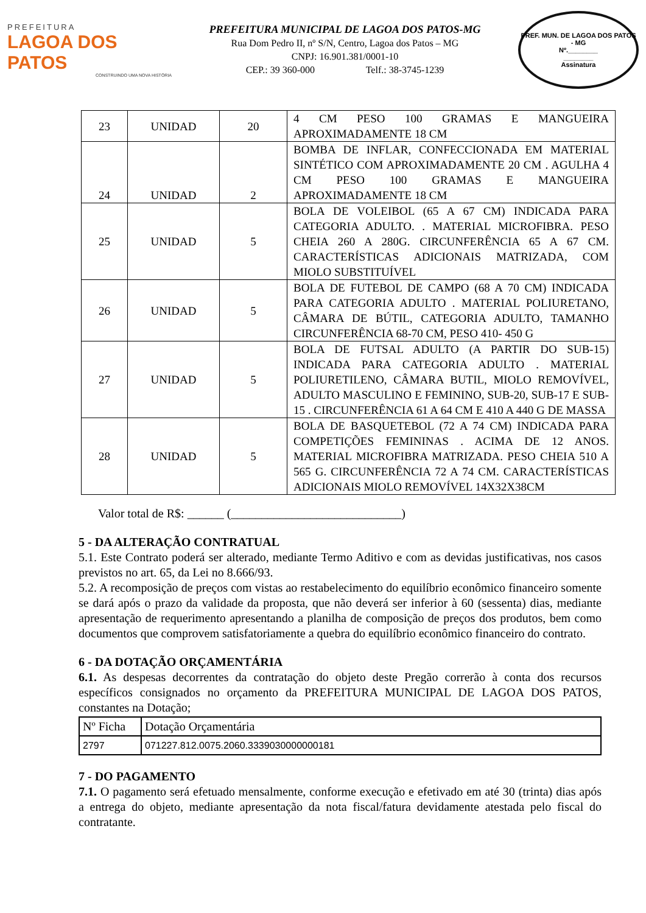PREFEITURA
LAGOA DOS PATOS
CONSTRUINDO UMA NOVA HISTÓRIA
PREFEITURA MUNICIPAL DE LAGOA DOS PATOS-MG
Rua Dom Pedro II, nº S/N, Centro, Lagoa dos Patos – MG
CNPJ: 16.901.381/0001-10
CEP.: 39 360-000 Telf.: 38-3745-1239
PREF. MUN. DE LAGOA DOS PATOS - MG
Nº.________
________
Assinatura
| 23 | UNIDAD | 20 | 4 CM PESO 100 GRAMAS E MANGUEIRA APROXIMADAMENTE 18 CM |
| 24 | UNIDAD | 2 | BOMBA DE INFLAR, CONFECCIONADA EM MATERIAL SINTÉTICO COM APROXIMADAMENTE 20 CM . AGULHA 4 CM PESO 100 GRAMAS E MANGUEIRA APROXIMADAMENTE 18 CM |
| 25 | UNIDAD | 5 | BOLA DE VOLEIBOL (65 A 67 CM) INDICADA PARA CATEGORIA ADULTO. . MATERIAL MICROFIBRA. PESO CHEIA 260 A 280G. CIRCUNFERÊNCIA 65 A 67 CM. CARACTERÍSTICAS ADICIONAIS MATRIZADA, COM MIOLO SUBSTITUÍVEL |
| 26 | UNIDAD | 5 | BOLA DE FUTEBOL DE CAMPO (68 A 70 CM) INDICADA PARA CATEGORIA ADULTO . MATERIAL POLIURETANO, CÂMARA DE BÚTIL, CATEGORIA ADULTO, TAMANHO CIRCUNFERÊNCIA 68-70 CM, PESO 410- 450 G |
| 27 | UNIDAD | 5 | BOLA DE FUTSAL ADULTO (A PARTIR DO SUB-15) INDICADA PARA CATEGORIA ADULTO . MATERIAL POLIURETILENO, CÂMARA BUTIL, MIOLO REMOVÍVEL, ADULTO MASCULINO E FEMININO, SUB-20, SUB-17 E SUB-15 . CIRCUNFERÊNCIA 61 A 64 CM E 410 A 440 G DE MASSA |
| 28 | UNIDAD | 5 | BOLA DE BASQUETEBOL (72 A 74 CM) INDICADA PARA COMPETIÇÕES FEMININAS . ACIMA DE 12 ANOS. MATERIAL MICROFIBRA MATRIZADA. PESO CHEIA 510 A 565 G. CIRCUNFERÊNCIA 72 A 74 CM. CARACTERÍSTICAS ADICIONAIS MIOLO REMOVÍVEL 14X32X38CM |
Valor total de R$: ______ (____________________________)
5 - DA ALTERAÇÃO CONTRATUAL
5.1. Este Contrato poderá ser alterado, mediante Termo Aditivo e com as devidas justificativas, nos casos previstos no art. 65, da Lei no 8.666/93.
5.2. A recomposição de preços com vistas ao restabelecimento do equilíbrio econômico financeiro somente se dará após o prazo da validade da proposta, que não deverá ser inferior à 60 (sessenta) dias, mediante apresentação de requerimento apresentando a planilha de composição de preços dos produtos, bem como documentos que comprovem satisfatoriamente a quebra do equilíbrio econômico financeiro do contrato.
6 - DA DOTAÇÃO ORÇAMENTÁRIA
6.1. As despesas decorrentes da contratação do objeto deste Pregão correrão à conta dos recursos específicos consignados no orçamento da PREFEITURA MUNICIPAL DE LAGOA DOS PATOS, constantes na Dotação;
| Nº Ficha | Dotação Orçamentária |
| 2797 | 071227.812.0075.2060.3339030000000181 |
7 - DO PAGAMENTO
7.1. O pagamento será efetuado mensalmente, conforme execução e efetivado em até 30 (trinta) dias após a entrega do objeto, mediante apresentação da nota fiscal/fatura devidamente atestada pelo fiscal do contratante.